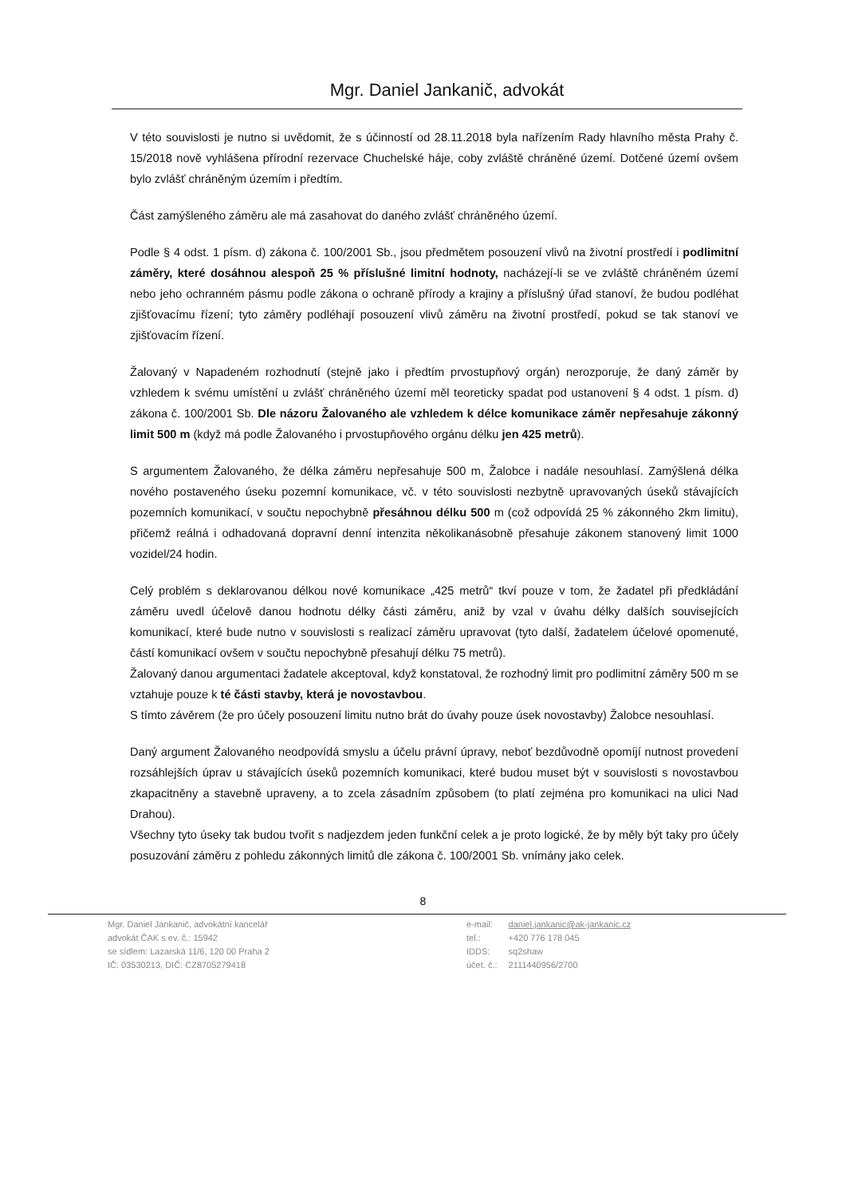Mgr. Daniel Jankanič, advokát
V této souvislosti je nutno si uvědomit, že s účinností od 28.11.2018 byla nařízením Rady hlavního města Prahy č. 15/2018 nově vyhlášena přírodní rezervace Chuchelské háje, coby zvláště chráněné území. Dotčené území ovšem bylo zvlášť chráněným územím i předtím.
Část zamýšleného záměru ale má zasahovat do daného zvlášť chráněného území.
Podle § 4 odst. 1 písm. d) zákona č. 100/2001 Sb., jsou předmětem posouzení vlivů na životní prostředí i podlimitní záměry, které dosáhnou alespoň 25 % příslušné limitní hodnoty, nacházejí-li se ve zvláště chráněném území nebo jeho ochranném pásmu podle zákona o ochraně přírody a krajiny a příslušný úřad stanoví, že budou podléhat zjišťovacímu řízení; tyto záměry podléhají posouzení vlivů záměru na životní prostředí, pokud se tak stanoví ve zjišťovacím řízení.
Žalovaný v Napadeném rozhodnutí (stejně jako i předtím prvostupňový orgán) nerozporuje, že daný záměr by vzhledem k svému umístění u zvlášť chráněného území měl teoreticky spadat pod ustanovení § 4 odst. 1 písm. d) zákona č. 100/2001 Sb. Dle názoru Žalovaného ale vzhledem k délce komunikace záměr nepřesahuje zákonný limit 500 m (když má podle Žalovaného i prvostupňového orgánu délku jen 425 metrů).
S argumentem Žalovaného, že délka záměru nepřesahuje 500 m, Žalobce i nadále nesouhlasí. Zamýšlená délka nového postaveného úseku pozemní komunikace, vč. v této souvislosti nezbytně upravovaných úseků stávajících pozemních komunikací, v součtu nepochybně přesáhnou délku 500 m (což odpovídá 25 % zákonného 2km limitu), přičemž reálná i odhadovaná dopravní denní intenzita několikanásobně přesahuje zákonem stanovený limit 1000 vozidel/24 hodin.
Celý problém s deklarovanou délkou nové komunikace „425 metrů“ tkví pouze v tom, že žadatel při předkládání záměru uvedl účelově danou hodnotu délky části záměru, aniž by vzal v úvahu délky dalších souvisejících komunikací, které bude nutno v souvislosti s realizací záměru upravovat (tyto další, žadatelem účelové opomenuté, částí komunikací ovšem v součtu nepochybně přesahují délku 75 metrů).
Žalovaný danou argumentaci žadatele akceptoval, když konstatoval, že rozhodný limit pro podlimitní záměry 500 m se vztahuje pouze k té části stavby, která je novostavbou.
S tímto závěrem (že pro účely posouzení limitu nutno brát do úvahy pouze úsek novostavby) Žalobce nesouhlasí.
Daný argument Žalovaného neodpovídá smyslu a účelu právní úpravy, neboť bezdůvodně opomíjí nutnost provedení rozsáhlejších úprav u stávajících úseků pozemních komunikaci, které budou muset být v souvislosti s novostavbou zkapacitněny a stavebně upraveny, a to zcela zásadním způsobem (to platí zejména pro komunikaci na ulici Nad Drahou).
Všechny tyto úseky tak budou tvořit s nadjezdem jeden funkční celek a je proto logické, že by měly být taky pro účely posuzování záměru z pohledu zákonných limitů dle zákona č. 100/2001 Sb. vnímány jako celek.
8
Mgr. Daniel Jankanič, advokátní kancelář
advokát ČAK s ev. č.: 15942
se sídlem: Lazarská 11/6, 120 00 Praha 2
IČ: 03530213, DIČ: CZ8705279418
| e-mail: | daniel.jankanic@ak-jankanic.cz |
| tel.: | +420 776 178 045 |
| IDDS: | sq2shaw |
| účet. č.: | 2111440956/2700 |